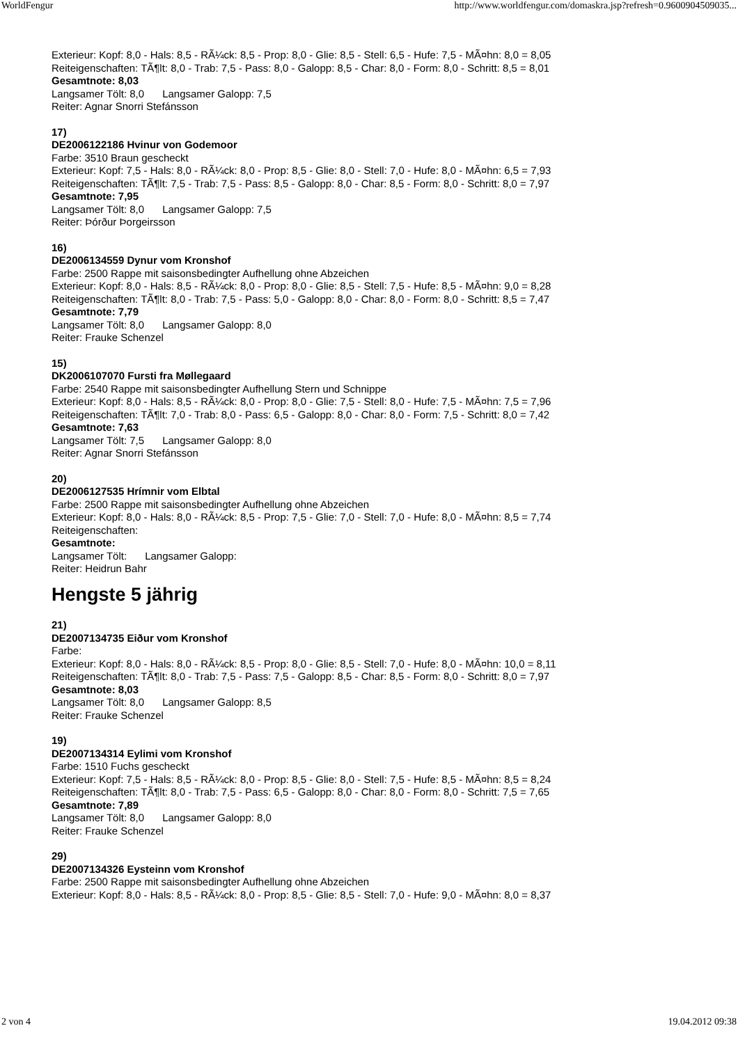WorldFengur http://www.worldfengur.com/domaskra.jsp?refresh=0.9600904509035...
Exterieur: Kopf: 8,0 - Hals: 8,5 - RÃ¼ck: 8,5 - Prop: 8,0 - Glie: 8,5 - Stell: 6,5 - Hufe: 7,5 - MÃ¤hn: 8,0 = 8,05
Reiteigenschaften: TÃ¶lt: 8,0 - Trab: 7,5 - Pass: 8,0 - Galopp: 8,5 - Char: 8,0 - Form: 8,0 - Schritt: 8,5 = 8,01
Gesamtnote: 8,03
Langsamer Tölt: 8,0 Langsamer Galopp: 7,5
Reiter: Agnar Snorri Stefánsson
17)
DE2006122186 Hvinur von Godemoor
Farbe: 3510 Braun gescheckt
Exterieur: Kopf: 7,5 - Hals: 8,0 - RÃ¼ck: 8,0 - Prop: 8,5 - Glie: 8,0 - Stell: 7,0 - Hufe: 8,0 - MÃ¤hn: 6,5 = 7,93
Reiteigenschaften: TÃ¶lt: 7,5 - Trab: 7,5 - Pass: 8,5 - Galopp: 8,0 - Char: 8,5 - Form: 8,0 - Schritt: 8,0 = 7,97
Gesamtnote: 7,95
Langsamer Tölt: 8,0 Langsamer Galopp: 7,5
Reiter: Þórður Þorgeirsson
16)
DE2006134559 Dynur vom Kronshof
Farbe: 2500 Rappe mit saisonsbedingter Aufhellung ohne Abzeichen
Exterieur: Kopf: 8,0 - Hals: 8,5 - RÃ¼ck: 8,0 - Prop: 8,0 - Glie: 8,5 - Stell: 7,5 - Hufe: 8,5 - MÃ¤hn: 9,0 = 8,28
Reiteigenschaften: TÃ¶lt: 8,0 - Trab: 7,5 - Pass: 5,0 - Galopp: 8,0 - Char: 8,0 - Form: 8,0 - Schritt: 8,5 = 7,47
Gesamtnote: 7,79
Langsamer Tölt: 8,0 Langsamer Galopp: 8,0
Reiter: Frauke Schenzel
15)
DK2006107070 Fursti fra Møllegaard
Farbe: 2540 Rappe mit saisonsbedingter Aufhellung Stern und Schnippe
Exterieur: Kopf: 8,0 - Hals: 8,5 - RÃ¼ck: 8,0 - Prop: 8,0 - Glie: 7,5 - Stell: 8,0 - Hufe: 7,5 - MÃ¤hn: 7,5 = 7,96
Reiteigenschaften: TÃ¶lt: 7,0 - Trab: 8,0 - Pass: 6,5 - Galopp: 8,0 - Char: 8,0 - Form: 7,5 - Schritt: 8,0 = 7,42
Gesamtnote: 7,63
Langsamer Tölt: 7,5 Langsamer Galopp: 8,0
Reiter: Agnar Snorri Stefánsson
20)
DE2006127535 Hrímnir vom Elbtal
Farbe: 2500 Rappe mit saisonsbedingter Aufhellung ohne Abzeichen
Exterieur: Kopf: 8,0 - Hals: 8,0 - RÃ¼ck: 8,5 - Prop: 7,5 - Glie: 7,0 - Stell: 7,0 - Hufe: 8,0 - MÃ¤hn: 8,5 = 7,74
Reiteigenschaften:
Gesamtnote:
Langsamer Tölt: Langsamer Galopp:
Reiter: Heidrun Bahr
Hengste 5 jährig
21)
DE2007134735 Eiður vom Kronshof
Farbe:
Exterieur: Kopf: 8,0 - Hals: 8,0 - RÃ¼ck: 8,5 - Prop: 8,0 - Glie: 8,5 - Stell: 7,0 - Hufe: 8,0 - MÃ¤hn: 10,0 = 8,11
Reiteigenschaften: TÃ¶lt: 8,0 - Trab: 7,5 - Pass: 7,5 - Galopp: 8,5 - Char: 8,5 - Form: 8,0 - Schritt: 8,0 = 7,97
Gesamtnote: 8,03
Langsamer Tölt: 8,0 Langsamer Galopp: 8,5
Reiter: Frauke Schenzel
19)
DE2007134314 Eylimi vom Kronshof
Farbe: 1510 Fuchs gescheckt
Exterieur: Kopf: 7,5 - Hals: 8,5 - RÃ¼ck: 8,0 - Prop: 8,5 - Glie: 8,0 - Stell: 7,5 - Hufe: 8,5 - MÃ¤hn: 8,5 = 8,24
Reiteigenschaften: TÃ¶lt: 8,0 - Trab: 7,5 - Pass: 6,5 - Galopp: 8,0 - Char: 8,0 - Form: 8,0 - Schritt: 7,5 = 7,65
Gesamtnote: 7,89
Langsamer Tölt: 8,0 Langsamer Galopp: 8,0
Reiter: Frauke Schenzel
29)
DE2007134326 Eysteinn vom Kronshof
Farbe: 2500 Rappe mit saisonsbedingter Aufhellung ohne Abzeichen
Exterieur: Kopf: 8,0 - Hals: 8,5 - RÃ¼ck: 8,0 - Prop: 8,5 - Glie: 8,5 - Stell: 7,0 - Hufe: 9,0 - MÃ¤hn: 8,0 = 8,37
2 von 4 19.04.2012 09:38